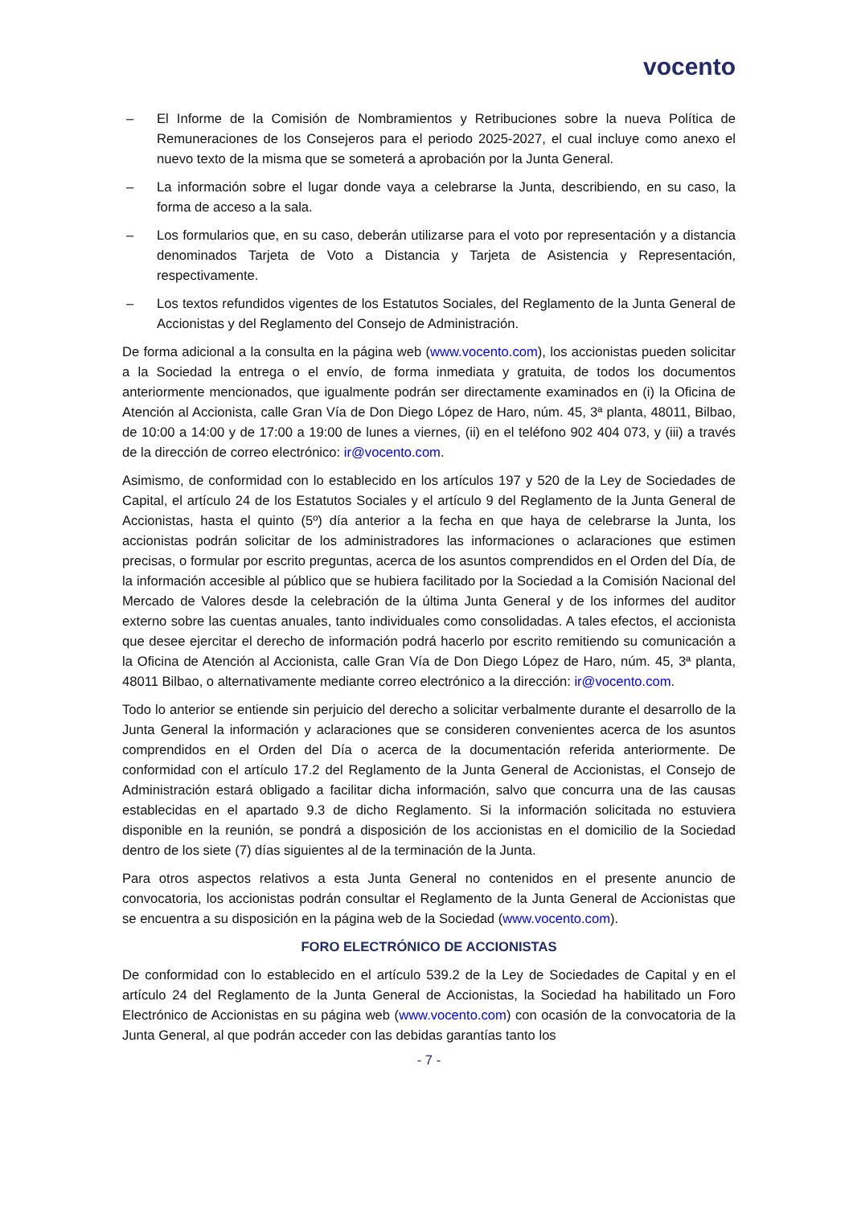vocento
– El Informe de la Comisión de Nombramientos y Retribuciones sobre la nueva Política de Remuneraciones de los Consejeros para el periodo 2025-2027, el cual incluye como anexo el nuevo texto de la misma que se someterá a aprobación por la Junta General.
– La información sobre el lugar donde vaya a celebrarse la Junta, describiendo, en su caso, la forma de acceso a la sala.
– Los formularios que, en su caso, deberán utilizarse para el voto por representación y a distancia denominados Tarjeta de Voto a Distancia y Tarjeta de Asistencia y Representación, respectivamente.
– Los textos refundidos vigentes de los Estatutos Sociales, del Reglamento de la Junta General de Accionistas y del Reglamento del Consejo de Administración.
De forma adicional a la consulta en la página web (www.vocento.com), los accionistas pueden solicitar a la Sociedad la entrega o el envío, de forma inmediata y gratuita, de todos los documentos anteriormente mencionados, que igualmente podrán ser directamente examinados en (i) la Oficina de Atención al Accionista, calle Gran Vía de Don Diego López de Haro, núm. 45, 3ª planta, 48011, Bilbao, de 10:00 a 14:00 y de 17:00 a 19:00 de lunes a viernes, (ii) en el teléfono 902 404 073, y (iii) a través de la dirección de correo electrónico: ir@vocento.com.
Asimismo, de conformidad con lo establecido en los artículos 197 y 520 de la Ley de Sociedades de Capital, el artículo 24 de los Estatutos Sociales y el artículo 9 del Reglamento de la Junta General de Accionistas, hasta el quinto (5º) día anterior a la fecha en que haya de celebrarse la Junta, los accionistas podrán solicitar de los administradores las informaciones o aclaraciones que estimen precisas, o formular por escrito preguntas, acerca de los asuntos comprendidos en el Orden del Día, de la información accesible al público que se hubiera facilitado por la Sociedad a la Comisión Nacional del Mercado de Valores desde la celebración de la última Junta General y de los informes del auditor externo sobre las cuentas anuales, tanto individuales como consolidadas. A tales efectos, el accionista que desee ejercitar el derecho de información podrá hacerlo por escrito remitiendo su comunicación a la Oficina de Atención al Accionista, calle Gran Vía de Don Diego López de Haro, núm. 45, 3ª planta, 48011 Bilbao, o alternativamente mediante correo electrónico a la dirección: ir@vocento.com.
Todo lo anterior se entiende sin perjuicio del derecho a solicitar verbalmente durante el desarrollo de la Junta General la información y aclaraciones que se consideren convenientes acerca de los asuntos comprendidos en el Orden del Día o acerca de la documentación referida anteriormente. De conformidad con el artículo 17.2 del Reglamento de la Junta General de Accionistas, el Consejo de Administración estará obligado a facilitar dicha información, salvo que concurra una de las causas establecidas en el apartado 9.3 de dicho Reglamento. Si la información solicitada no estuviera disponible en la reunión, se pondrá a disposición de los accionistas en el domicilio de la Sociedad dentro de los siete (7) días siguientes al de la terminación de la Junta.
Para otros aspectos relativos a esta Junta General no contenidos en el presente anuncio de convocatoria, los accionistas podrán consultar el Reglamento de la Junta General de Accionistas que se encuentra a su disposición en la página web de la Sociedad (www.vocento.com).
FORO ELECTRÓNICO DE ACCIONISTAS
De conformidad con lo establecido en el artículo 539.2 de la Ley de Sociedades de Capital y en el artículo 24 del Reglamento de la Junta General de Accionistas, la Sociedad ha habilitado un Foro Electrónico de Accionistas en su página web (www.vocento.com) con ocasión de la convocatoria de la Junta General, al que podrán acceder con las debidas garantías tanto los
- 7 -